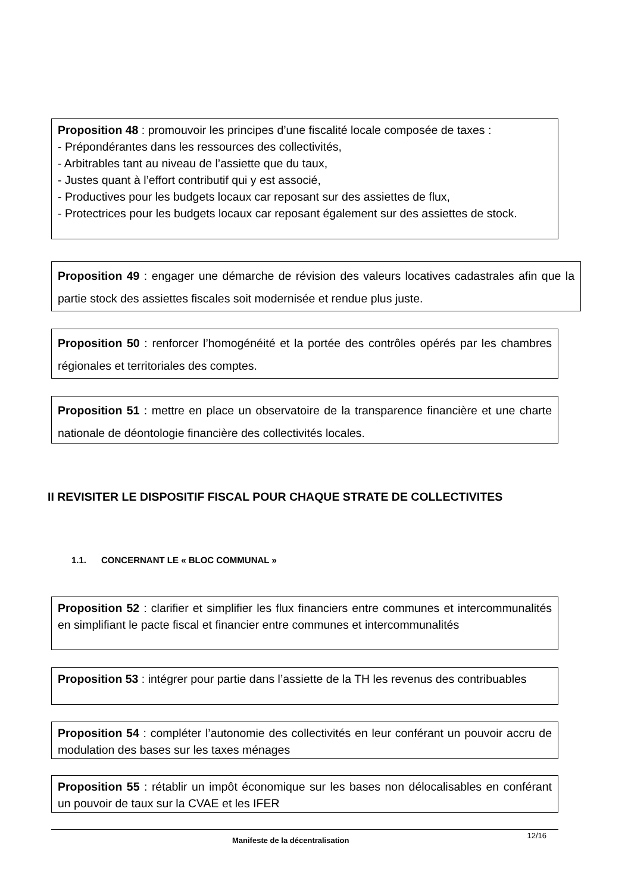Proposition 48 : promouvoir les principes d’une fiscalité locale composée de taxes :
- Prépondérantes dans les ressources des collectivités,
- Arbitrables tant au niveau de l’assiette que du taux,
- Justes quant à l’effort contributif qui y est associé,
- Productives pour les budgets locaux car reposant sur des assiettes de flux,
- Protectrices pour les budgets locaux car reposant également sur des assiettes de stock.
Proposition 49 : engager une démarche de révision des valeurs locatives cadastrales afin que la partie stock des assiettes fiscales soit modernisée et rendue plus juste.
Proposition 50 : renforcer l’homogénéité et la portée des contrôles opérés par les chambres régionales et territoriales des comptes.
Proposition 51 : mettre en place un observatoire de la transparence financière et une charte nationale de déontologie financière des collectivités locales.
II REVISITER LE DISPOSITIF FISCAL POUR CHAQUE STRATE DE COLLECTIVITES
1.1. CONCERNANT LE « BLOC COMMUNAL »
Proposition 52 : clarifier et simplifier les flux financiers entre communes et intercommunalités en simplifiant le pacte fiscal et financier entre communes et intercommunalités
Proposition 53 : intégrer pour partie dans l’assiette de la TH les revenus des contribuables
Proposition 54 : compléter l’autonomie des collectivités en leur conférant un pouvoir accru de modulation des bases sur les taxes ménages
Proposition 55 : rétablir un impôt économique sur les bases non délocalisables en conférant un pouvoir de taux sur la CVAE et les IFER
Manifeste de la décentralisation 12/16